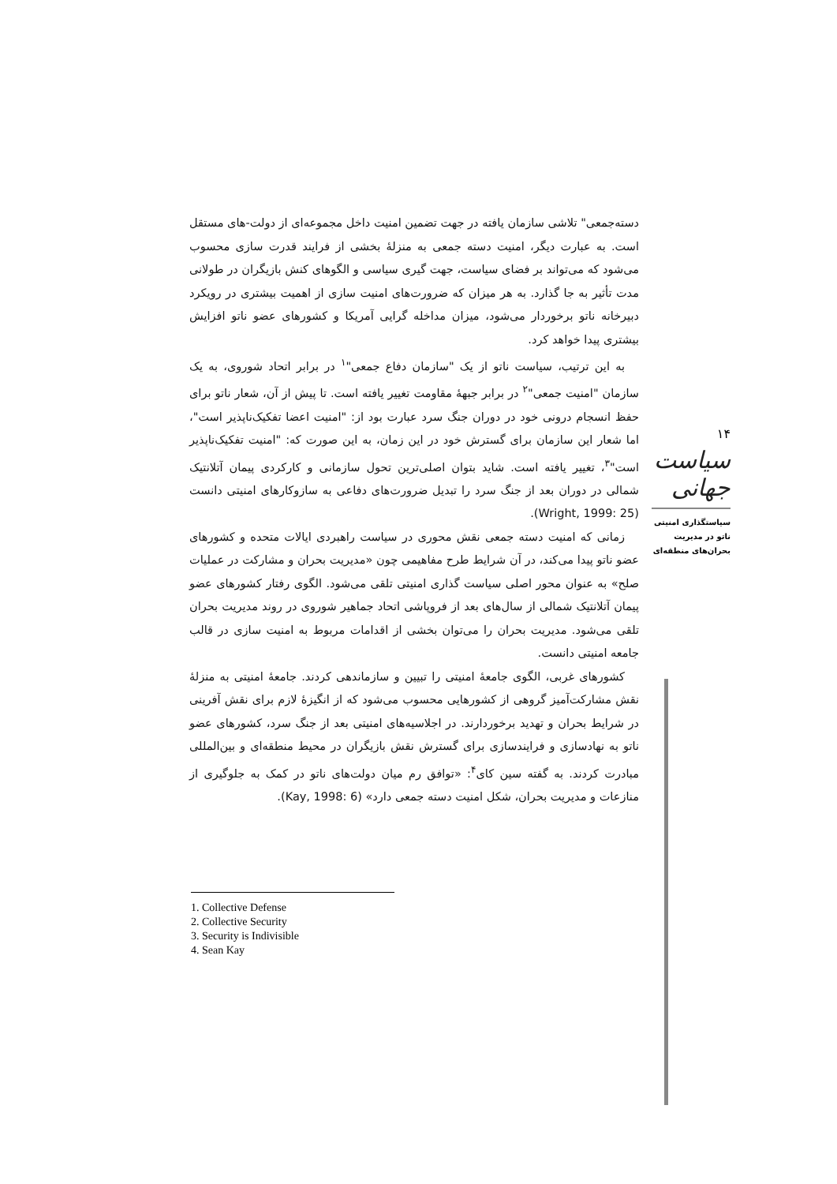دسته‌جمعی" تلاشی سازمان یافته در جهت تضمین امنیت داخل مجموعه‌ای از دولت-های مستقل است. به عبارت دیگر، امنیت دسته جمعی به منزلهٔ بخشی از فرایند قدرت سازی محسوب می‌شود که می‌تواند بر فضای سیاست، جهت گیری سیاسی و الگوهای کنش بازیگران در طولانی مدت تأثیر به جا گذارد. به هر میزان که ضرورت‌های امنیت سازی از اهمیت بیشتری در رویکرد دبیرخانه ناتو برخوردار می‌شود، میزان مداخله گرایی آمریکا و کشورهای عضو ناتو افزایش بیشتری پیدا خواهد کرد.
به این ترتیب، سیاست ناتو از یک "سازمان دفاع جمعی"<sup>۱</sup> در برابر اتحاد شوروی، به یک سازمان "امنیت جمعی"<sup>۲</sup> در برابر جبههٔ مقاومت تغییر یافته است. تا پیش از آن، شعار ناتو برای حفظ انسجام درونی خود در دوران جنگ سرد عبارت بود از: "امنیت اعضا تفکیک‌ناپذیر است"، اما شعار این سازمان برای گسترش خود در این زمان، به این صورت که: "امنیت تفکیک‌ناپذیر است"<sup>۳</sup>، تغییر یافته است. شاید بتوان اصلی‌ترین تحول سازمانی و کارکردی پیمان آتلانتیک شمالی در دوران بعد از جنگ سرد را تبدیل ضرورت‌های دفاعی به سازوکارهای امنیتی دانست (Wright, 1999: 25).
زمانی که امنیت دسته جمعی نقش محوری در سیاست راهبردی ایالات متحده و کشورهای عضو ناتو پیدا می‌کند، در آن شرایط طرح مفاهیمی چون «مدیریت بحران و مشارکت در عملیات صلح» به عنوان محور اصلی سیاست گذاری امنیتی تلقی می‌شود. الگوی رفتار کشورهای عضو پیمان آتلانتیک شمالی از سال‌های بعد از فروپاشی اتحاد جماهیر شوروی در روند مدیریت بحران تلقی می‌شود. مدیریت بحران را می‌توان بخشی از اقدامات مربوط به امنیت سازی در قالب جامعه امنیتی دانست.
کشورهای غربی، الگوی جامعهٔ امنیتی را تبیین و سازماندهی کردند. جامعهٔ امنیتی به منزلهٔ نقش مشارکت‌آمیز گروهی از کشورهایی محسوب می‌شود که از انگیزهٔ لازم برای نقش آفرینی در شرایط بحران و تهدید برخوردارند. در اجلاسیه‌های امنیتی بعد از جنگ سرد، کشورهای عضو ناتو به نهادسازی و فرایندسازی برای گسترش نقش بازیگران در محیط منطقه‌ای و بین‌المللی مبادرت کردند. به گفته سین کای<sup>۴</sup>: «توافق رم میان دولت‌های ناتو در کمک به جلوگیری از منازعات و مدیریت بحران، شکل امنیت دسته جمعی دارد» (Kay, 1998: 6).
۱۴
سیاست جهانی
سیاستگذاری امنیتی ناتو در مدیریت بحران‌های منطقه‌ای
1. Collective Defense
2. Collective Security
3. Security is Indivisible
4. Sean Kay